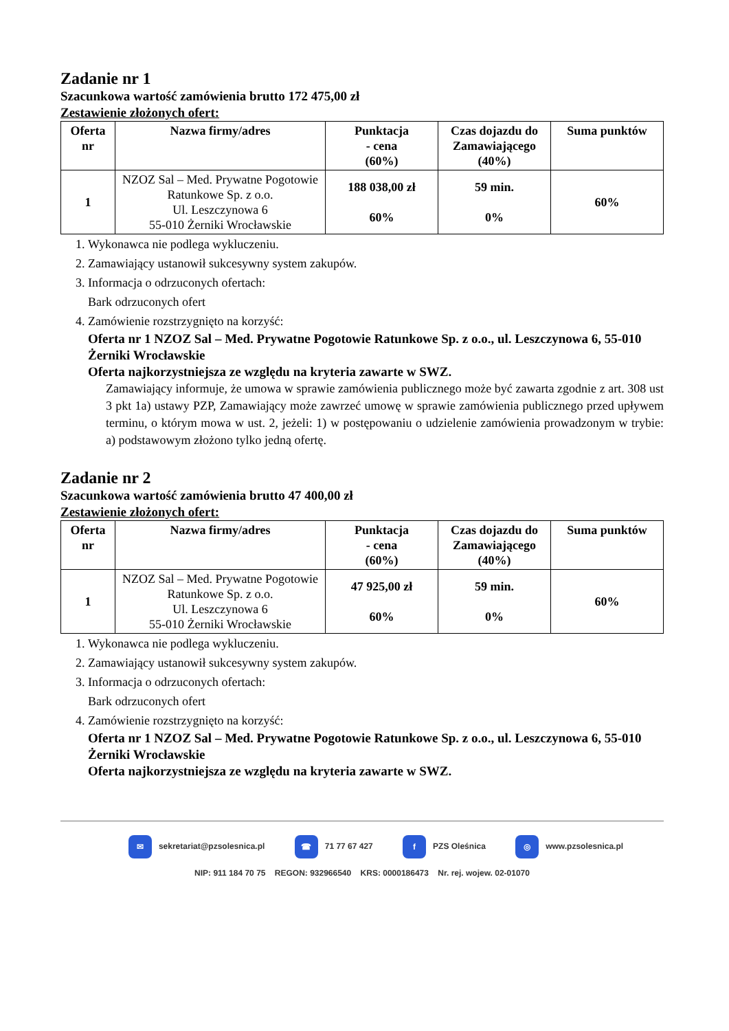Zadanie nr 1
Szacunkowa wartość zamówienia brutto 172 475,00 zł
Zestawienie złożonych ofert:
| Oferta nr | Nazwa firmy/adres | Punktacja - cena (60%) | Czas dojazdu do Zamawiającego (40%) | Suma punktów |
| --- | --- | --- | --- | --- |
| 1 | NZOZ Sal – Med. Prywatne Pogotowie Ratunkowe Sp. z o.o. Ul. Leszczynowa 6 55-010 Żerniki Wrocławskie | 188 038,00 zł 60% | 59 min. 0% | 60% |
1. Wykonawca nie podlega wykluczeniu.
2. Zamawiający ustanowił sukcesywny system zakupów.
3. Informacja o odrzuconych ofertach:
Bark odrzuconych ofert
4. Zamówienie rozstrzygnięto na korzyść:
Oferta nr 1 NZOZ Sal – Med. Prywatne Pogotowie Ratunkowe Sp. z o.o., ul. Leszczynowa 6, 55-010 Żerniki Wrocławskie
Oferta najkorzystniejsza ze względu na kryteria zawarte w SWZ.
Zamawiający informuje, że umowa w sprawie zamówienia publicznego może być zawarta zgodnie z art. 308 ust 3 pkt 1a) ustawy PZP, Zamawiający może zawrzeć umowę w sprawie zamówienia publicznego przed upływem terminu, o którym mowa w ust. 2, jeżeli: 1) w postępowaniu o udzielenie zamówienia prowadzonym w trybie: a) podstawowym złożono tylko jedną ofertę.
Zadanie nr 2
Szacunkowa wartość zamówienia brutto 47 400,00 zł
Zestawienie złożonych ofert:
| Oferta nr | Nazwa firmy/adres | Punktacja - cena (60%) | Czas dojazdu do Zamawiającego (40%) | Suma punktów |
| --- | --- | --- | --- | --- |
| 1 | NZOZ Sal – Med. Prywatne Pogotowie Ratunkowe Sp. z o.o. Ul. Leszczynowa 6 55-010 Żerniki Wrocławskie | 47 925,00 zł 60% | 59 min. 0% | 60% |
1. Wykonawca nie podlega wykluczeniu.
2. Zamawiający ustanowił sukcesywny system zakupów.
3. Informacja o odrzuconych ofertach:
Bark odrzuconych ofert
4. Zamówienie rozstrzygnięto na korzyść:
Oferta nr 1 NZOZ Sal – Med. Prywatne Pogotowie Ratunkowe Sp. z o.o., ul. Leszczynowa 6, 55-010 Żerniki Wrocławskie
Oferta najkorzystniejsza ze względu na kryteria zawarte w SWZ.
✉ sekretariat@pzsolesnica.pl ☎ 71 77 67 427 f PZS Oleśnica ◎ www.pzsolesnica.pl
NIP: 911 184 70 75 REGON: 932966540 KRS: 0000186473 Nr. rej. wojew. 02-01070